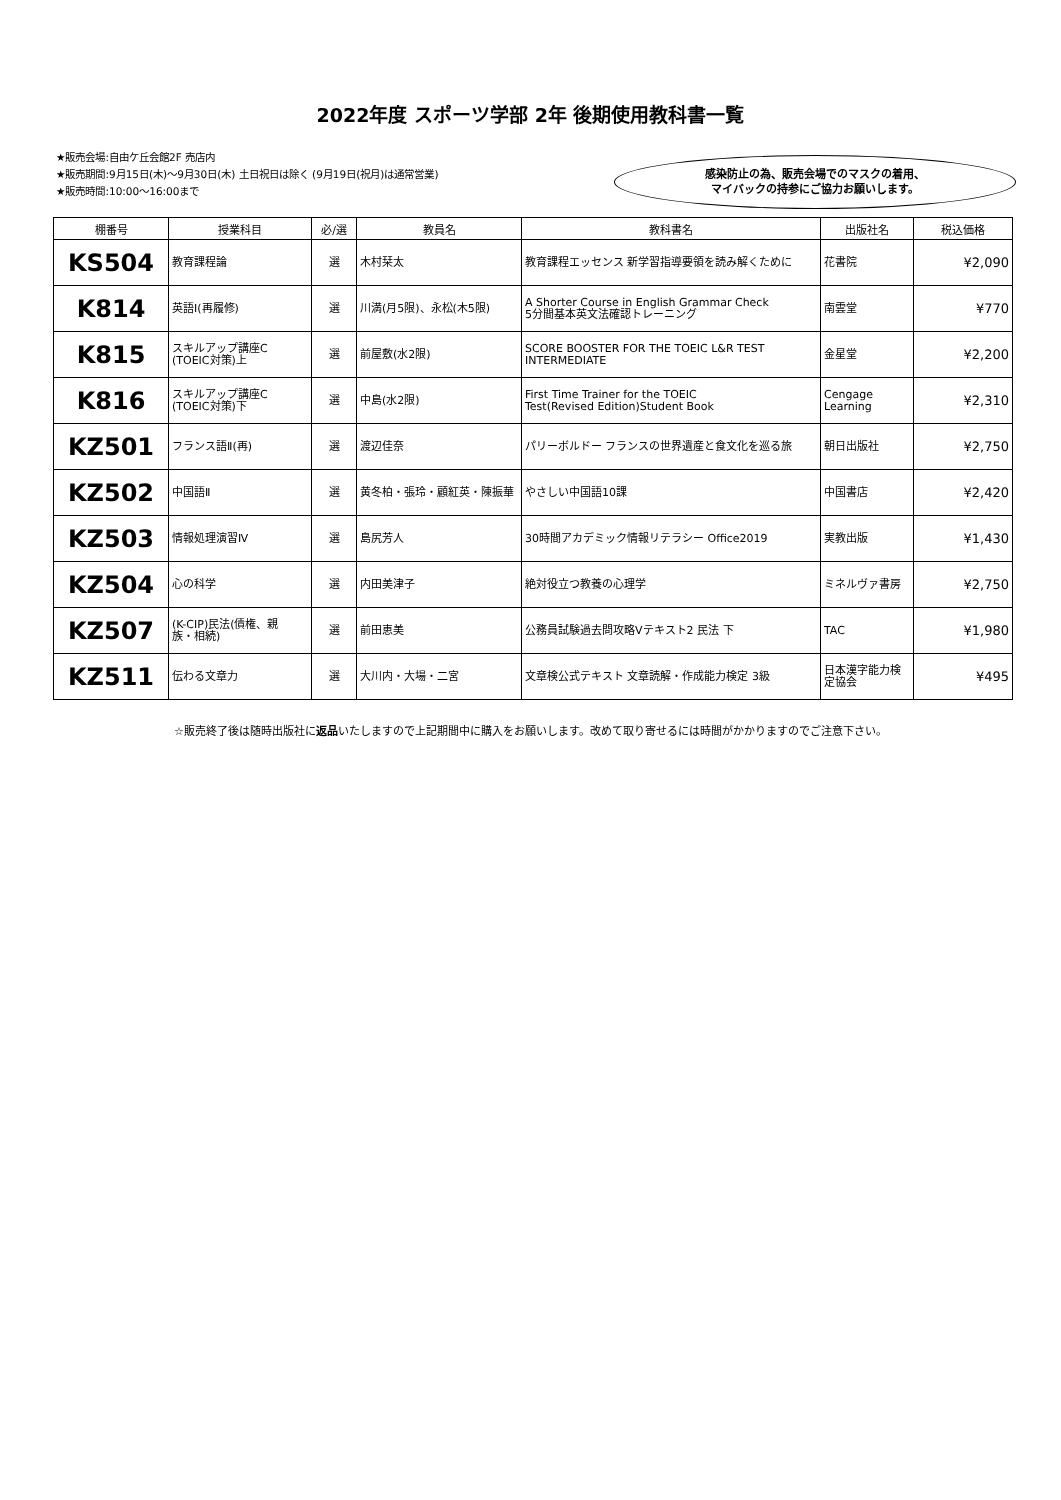2022年度 スポーツ学部 2年 後期使用教科書一覧
★販売会場:自由ケ丘会館2F 売店内
★販売期間:9月15日(木)～9月30日(木) 土日祝日は除く (9月19日(祝月)は通常営業)
★販売時間:10:00～16:00まで
感染防止の為、販売会場でのマスクの着用、
マイバックの持参にご協力お願いします。
| 棚番号 | 授業科目 | 必/選 | 教員名 | 教科書名 | 出版社名 | 税込価格 |
| --- | --- | --- | --- | --- | --- | --- |
| KS504 | 教育課程論 | 選 | 木村栞太 | 教育課程エッセンス 新学習指導要領を読み解くために | 花書院 | ¥2,090 |
| K814 | 英語Ⅰ(再履修) | 選 | 川満(月5限)、永松(木5限) | A Shorter Course in English Grammar Check 5分間基本英文法確認トレーニング | 南雲堂 | ¥770 |
| K815 | スキルアップ講座C (TOEIC対策)上 | 選 | 前屋敷(水2限) | SCORE BOOSTER FOR THE TOEIC L&R TEST INTERMEDIATE | 金星堂 | ¥2,200 |
| K816 | スキルアップ講座C (TOEIC対策)下 | 選 | 中島(水2限) | First Time Trainer for the TOEIC Test(Revised Edition)Student Book | Cengage Learning | ¥2,310 |
| KZ501 | フランス語Ⅱ(再) | 選 | 渡辺佳奈 | パリーボルドー フランスの世界遺産と食文化を巡る旅 | 朝日出版社 | ¥2,750 |
| KZ502 | 中国語Ⅱ | 選 | 黄冬柏・張玲・顧紅英・陳振華 | やさしい中国語10課 | 中国書店 | ¥2,420 |
| KZ503 | 情報処理演習Ⅳ | 選 | 島尻芳人 | 30時間アカデミック情報リテラシー Office2019 | 実教出版 | ¥1,430 |
| KZ504 | 心の科学 | 選 | 内田美津子 | 絶対役立つ教養の心理学 | ミネルヴァ書房 | ¥2,750 |
| KZ507 | (K-CIP)民法(債権、親 族・相続) | 選 | 前田恵美 | 公務員試験過去問攻略Vテキスト2 民法 下 | TAC | ¥1,980 |
| KZ511 | 伝わる文章力 | 選 | 大川内・大場・二宮 | 文章検公式テキスト 文章読解・作成能力検定 3級 | 日本漢字能力検 定協会 | ¥495 |
☆販売終了後は随時出版社に返品いたしますので上記期間中に購入をお願いします。改めて取り寄せるには時間がかかりますのでご注意下さい。